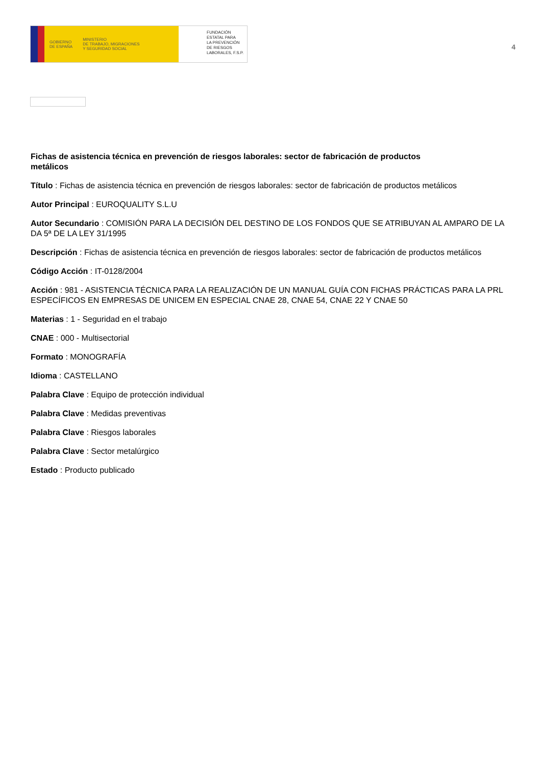GOBIERNO
DE ESPAÑA MINISTERIO
DE TRABAJO, MIGRACIONES
Y SEGURIDAD SOCIAL
FUNDACIÓN
ESTATAL PARA
LA PREVENCIÓN
DE RIESGOS
LABORALES, F.S.P.
4
Fichas de asistencia técnica en prevención de riesgos laborales: sector de fabricación de productos metálicos
Título : Fichas de asistencia técnica en prevención de riesgos laborales: sector de fabricación de productos metálicos
Autor Principal : EUROQUALITY S.L.U
Autor Secundario : COMISIÓN PARA LA DECISIÓN DEL DESTINO DE LOS FONDOS QUE SE ATRIBUYAN AL AMPARO DE LA DA 5ª DE LA LEY 31/1995
Descripción : Fichas de asistencia técnica en prevención de riesgos laborales: sector de fabricación de productos metálicos
Código Acción : IT-0128/2004
Acción : 981 - ASISTENCIA TÉCNICA PARA LA REALIZACIÓN DE UN MANUAL GUÍA CON FICHAS PRÁCTICAS PARA LA PRL ESPECÍFICOS EN EMPRESAS DE UNICEM EN ESPECIAL CNAE 28, CNAE 54, CNAE 22 Y CNAE 50
Materias : 1 - Seguridad en el trabajo
CNAE : 000 - Multisectorial
Formato : MONOGRAFÍA
Idioma : CASTELLANO
Palabra Clave : Equipo de protección individual
Palabra Clave : Medidas preventivas
Palabra Clave : Riesgos laborales
Palabra Clave : Sector metalúrgico
Estado : Producto publicado